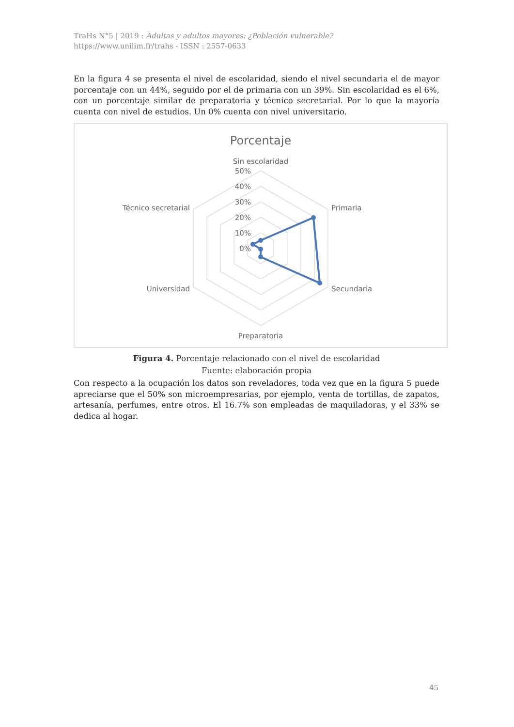TraHs N°5 | 2019 : Adultas y adultos mayores: ¿Población vulnerable?
https://www.unilim.fr/trahs - ISSN : 2557-0633
En la figura 4 se presenta el nivel de escolaridad, siendo el nivel secundaria el de mayor porcentaje con un 44%, seguido por el de primaria con un 39%. Sin escolaridad es el 6%, con un porcentaje similar de preparatoria y técnico secretarial. Por lo que la mayoría cuenta con nivel de estudios. Un 0% cuenta con nivel universitario.
Porcentaje
Sin escolaridad
Primaria
Secundaria
Preparatoria
Universidad
Técnico secretarial
50%
40%
30%
20%
10%
0%
Figura 4. Porcentaje relacionado con el nivel de escolaridad
Fuente: elaboración propia
Con respecto a la ocupación los datos son reveladores, toda vez que en la figura 5 puede apreciarse que el 50% son microempresarias, por ejemplo, venta de tortillas, de zapatos, artesanía, perfumes, entre otros. El 16.7% son empleadas de maquiladoras, y el 33% se dedica al hogar.
45